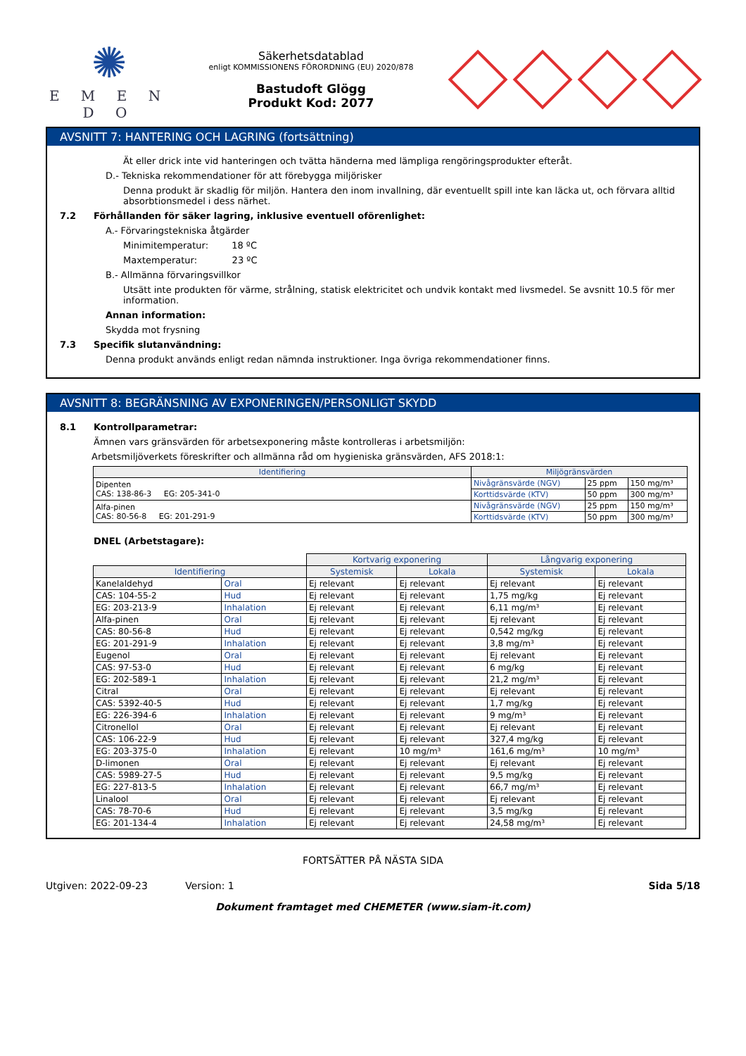✺
E M E N D O
Säkerhetsdatablad
enligt KOMMISSIONENS FÖRORDNING (EU) 2020/878
Bastudoft Glögg
Produkt Kod: 2077
AVSNITT 7: HANTERING OCH LAGRING (fortsättning)
Ät eller drick inte vid hanteringen och tvätta händerna med lämpliga rengöringsprodukter efteråt.
D.- Tekniska rekommendationer för att förebygga miljörisker
Denna produkt är skadlig för miljön. Hantera den inom invallning, där eventuellt spill inte kan läcka ut, och förvara alltid absorbtionsmedel i dess närhet.
7.2 Förhållanden för säker lagring, inklusive eventuell oförenlighet:
A.- Förvaringstekniska åtgärder
Minimitemperatur: 18 ºC
Maxtemperatur: 23 ºC
B.- Allmänna förvaringsvillkor
Utsätt inte produkten för värme, strålning, statisk elektricitet och undvik kontakt med livsmedel. Se avsnitt 10.5 för mer information.
Annan information:
Skydda mot frysning
7.3 Specifik slutanvändning:
Denna produkt används enligt redan nämnda instruktioner. Inga övriga rekommendationer finns.
AVSNITT 8: BEGRÄNSNING AV EXPONERINGEN/PERSONLIGT SKYDD
8.1 Kontrollparametrar:
Ämnen vars gränsvärden för arbetsexponering måste kontrolleras i arbetsmiljön:
Arbetsmiljöverkets föreskrifter och allmänna råd om hygieniska gränsvärden, AFS 2018:1:
| Identifiering | Miljögränsvärden | | |
| --- | --- | --- | --- |
| Dipenten CAS: 138-86-3 EG: 205-341-0 | Nivågränsvärde (NGV) | 25 ppm | 150 mg/m³ |
| | Korttidsvärde (KTV) | 50 ppm | 300 mg/m³ |
| Alfa-pinen CAS: 80-56-8 EG: 201-291-9 | Nivågränsvärde (NGV) | 25 ppm | 150 mg/m³ |
| | Korttidsvärde (KTV) | 50 ppm | 300 mg/m³ |
DNEL (Arbetstagare):
| | | Kortvarig exponering | | Långvarig exponering | |
| Identifiering | | Systemisk | Lokala | Systemisk | Lokala |
| Kanelaldehyd | Oral | Ej relevant | Ej relevant | Ej relevant | Ej relevant |
| CAS: 104-55-2 | Hud | Ej relevant | Ej relevant | 1,75 mg/kg | Ej relevant |
| EG: 203-213-9 | Inhalation | Ej relevant | Ej relevant | 6,11 mg/m³ | Ej relevant |
| Alfa-pinen | Oral | Ej relevant | Ej relevant | Ej relevant | Ej relevant |
| CAS: 80-56-8 | Hud | Ej relevant | Ej relevant | 0,542 mg/kg | Ej relevant |
| EG: 201-291-9 | Inhalation | Ej relevant | Ej relevant | 3,8 mg/m³ | Ej relevant |
| Eugenol | Oral | Ej relevant | Ej relevant | Ej relevant | Ej relevant |
| CAS: 97-53-0 | Hud | Ej relevant | Ej relevant | 6 mg/kg | Ej relevant |
| EG: 202-589-1 | Inhalation | Ej relevant | Ej relevant | 21,2 mg/m³ | Ej relevant |
| Citral | Oral | Ej relevant | Ej relevant | Ej relevant | Ej relevant |
| CAS: 5392-40-5 | Hud | Ej relevant | Ej relevant | 1,7 mg/kg | Ej relevant |
| EG: 226-394-6 | Inhalation | Ej relevant | Ej relevant | 9 mg/m³ | Ej relevant |
| Citronellol | Oral | Ej relevant | Ej relevant | Ej relevant | Ej relevant |
| CAS: 106-22-9 | Hud | Ej relevant | Ej relevant | 327,4 mg/kg | Ej relevant |
| EG: 203-375-0 | Inhalation | Ej relevant | 10 mg/m³ | 161,6 mg/m³ | 10 mg/m³ |
| D-limonen | Oral | Ej relevant | Ej relevant | Ej relevant | Ej relevant |
| CAS: 5989-27-5 | Hud | Ej relevant | Ej relevant | 9,5 mg/kg | Ej relevant |
| EG: 227-813-5 | Inhalation | Ej relevant | Ej relevant | 66,7 mg/m³ | Ej relevant |
| Linalool | Oral | Ej relevant | Ej relevant | Ej relevant | Ej relevant |
| CAS: 78-70-6 | Hud | Ej relevant | Ej relevant | 3,5 mg/kg | Ej relevant |
| EG: 201-134-4 | Inhalation | Ej relevant | Ej relevant | 24,58 mg/m³ | Ej relevant |
FORTSÄTTER PÅ NÄSTA SIDA
Utgiven: 2022-09-23 Version: 1 Sida 5/18
Dokument framtaget med CHEMETER (www.siam-it.com)